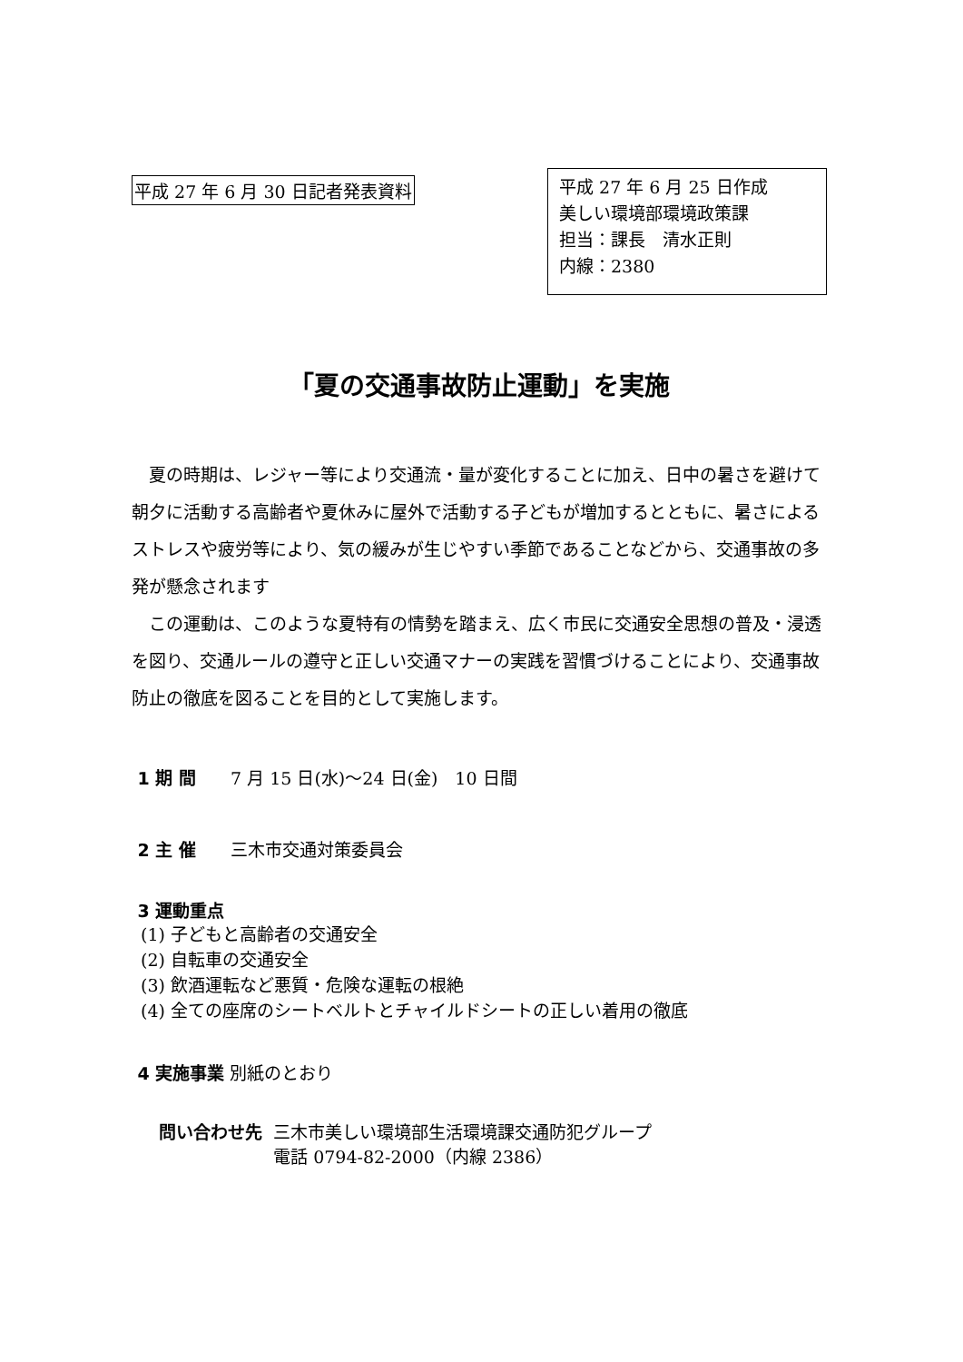平成 27 年 6 月 30 日記者発表資料
平成 27 年 6 月 25 日作成
美しい環境部環境政策課
担当：課長　清水正則
内線：2380
「夏の交通事故防止運動」を実施
夏の時期は、レジャー等により交通流・量が変化することに加え、日中の暑さを避けて朝夕に活動する高齢者や夏休みに屋外で活動する子どもが増加するとともに、暑さによるストレスや疲労等により、気の緩みが生じやすい季節であることなどから、交通事故の多発が懸念されます
この運動は、このような夏特有の情勢を踏まえ、広く市民に交通安全思想の普及・浸透を図り、交通ルールの遵守と正しい交通マナーの実践を習慣づけることにより、交通事故防止の徹底を図ることを目的として実施します。
1 期 間　　7 月 15 日(水)～24 日(金)　10 日間
2 主 催　　三木市交通対策委員会
3 運動重点
(1) 子どもと高齢者の交通安全
(2) 自転車の交通安全
(3) 飲酒運転など悪質・危険な運転の根絶
(4) 全ての座席のシートベルトとチャイルドシートの正しい着用の徹底
4 実施事業 別紙のとおり
問い合わせ先 三木市美しい環境部生活環境課交通防犯グループ
電話 0794-82-2000（内線 2386）